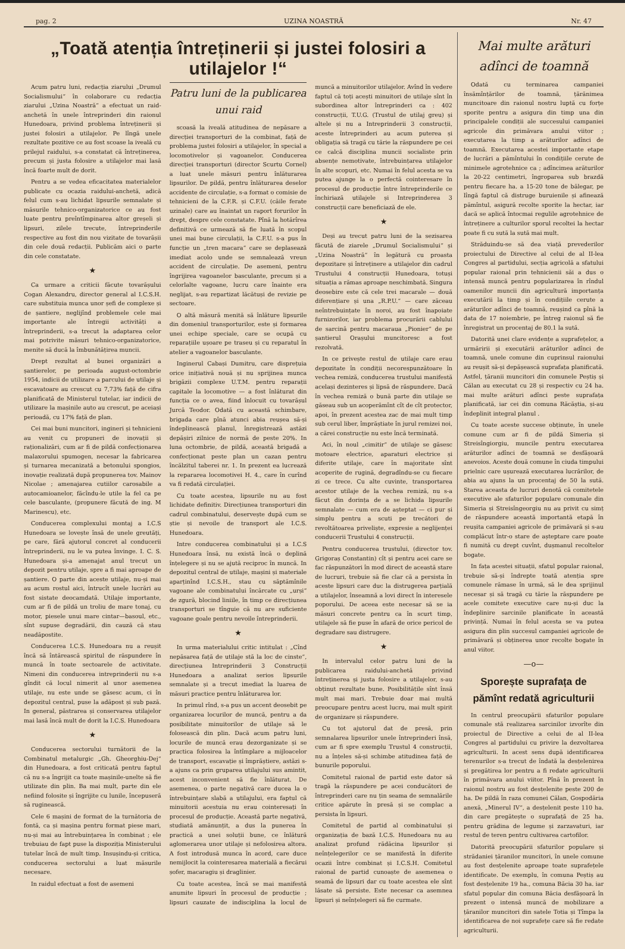pag. 2 UZINA NOASTRĂ Nr. 47
„Toată atenția întreținerii și justei folosiri a utilajelor !“
Acum patru luni, redacția ziarului „Drumul Socialismului“ în colaborare cu redacția ziarului „Uzina Noastră“ a efectuat un raid-anchetă în unele întreprinderi din raionul Hunedoara, privind problema întreținerii și justei folosiri a utilajelor. Pe lîngă unele rezultate pozitive ce au fost scoase la iveală cu prilejul raidului, s-a constatat că întreținerea, precum și justa folosire a utilajelor mai lasă încă foarte mult de dorit.
Pentru a se vedea eficacitatea materialelor publicate cu ocazia raidului-anchetă, adică felul cum s-au lichidat lipsurile semnalate și măsurile tehnico-organizatorice ce au fost luate pentru preîntîmpinarea altor greșeli și lipsuri, zilele trecute, întreprinderile respective au fost din nou vizitate de tovarășii din cele două redacții. Publicăm aici o parte din cele constatate.
★
Ca urmare a criticii făcute tovarășului Cogan Alexandru, director general al I.C.S.H. care substituia munca unor șefi de complexe și de șantiere, neglijînd problemele cele mai importante ale întregii activități a întreprinderii, s-a trecut la adaptarea celor mai potrivite măsuri tehnico-organizatorice, menite să ducă la îmbunătățirea muncii.
Drept rezultat al bunei organizări a șantierelor, pe perioada august-octombrie 1954, indicii de utilizare a parcului de utilaje și escavatoare au crescut cu 7,73% față de cifra planificată de Ministerul tutelar, iar indicii de utilizare la mașinile auto au crescut, pe aceiași perioadă, cu 17% față de plan.
Cei mai buni muncitori, ingineri și tehnicieni au venit cu propuneri de inovații și raționalizări, cum ar fi de pildă confecționarea malaxorului spumogen, necesar la fabricarea și turnarea mecanizată a betonului spongios, inovație realizată după propunerea tov. Mainov Nicolae ; amenajarea cutiilor carosabile a autocamioanelor, făcîndu-le utile la fel ca pe cele basculante, (propunere făcută de ing. M Marinescu), etc.
Conducerea complexului montaj a I.C.S Hunedoara se lovește însă de unele greutăți, pe care, fără ajutorul concret al conducerii întreprinderii, nu le va putea învinge. I. C. S. Hunedoara și-a amenajat anul trecut un depozit pentru utilaje, spre a fi mai aproape de șantiere. O parte din aceste utilaje, nu-și mai au acum rostul aici, întrucît unele lucrări au fost sistate deocamdată. Utilaje importante, cum ar fi de pildă un troliu de mare tonaj, cu motor, piesele unui mare cintar—basoul, etc., sînt supuse degradării, din cauză că stau neadăpostite.
Conducerea I.C.S. Hunedoara nu a reușit încă să întărească spiritul de răspundere în muncă în toate sectoarele de activitate. Nimeni din conducerea intreprinderii nu s-a gîndit că locul nimerit al unor asemenea utilaje, nu este unde se găsesc acum, ci în depozitul central, puse la adăpost și sub pază. In general, păstrarea și conservarea utilajelor mai lasă încă mult de dorit la I.C.S. Hunedoara
★
Conducerea sectorului turnătorii de la Combinatul metalurgic „Gh. Gheorghiu-Dej“ din Hunedoara, a fost criticată pentru faptul că nu s-a îngrijit ca toate mașinile-unelte să fie utilizate din plin. Ba mai mult, parte din ele nefiind folosite și îngrijite cu lunile, începuseră să ruginească.
Cele 6 mașini de format de la turnătoria de fontă, ca și mașina pentru format piese mari, nu-și mai au întrebuințarea în combinat ; ele trebuiau de fapt puse la dispoziția Ministerului tutelar încă de mult timp. Insușindu-și critica, conducerea sectorului a luat măsurile necesare.
In raidul efectuat a fost de asemeni
Patru luni de la publicarea unui raid
scoasă la iveală atitudinea de nepăsare a direcției transporturi de la combinat, față de problema justei folosiri a utilajelor, în special a locomotivelor și vagoanelor. Conducerea direcției transporturi (director Scurtu Cornel) a luat unele măsuri pentru înlăturarea lipsurilor. De pildă, pentru înlăturarea deselor accidente de circulație, s-a format o comisie de tehnicieni de la C.F.R. și C.F.U. (căile ferate uzinale) care au înaintat un raport forurilor în drept, despre cele constatate. Pînă la hotărîrea definitivă ce urmează să fie luată în scopul unei mai bune circulații, la C.F.U. s-a pus în funcție un „tren macara“ care se deplasează imediat acolo unde se semnalează vreun accident de circulație. De asemeni, pentru îngrijirea vagoanelor basculante, precum și a celorlalte vagoane, lucru care înainte era neglijat, s-au repartizat lăcătuși de revizie pe sectoare.
O altă măsură menită să înlăture lipsurile din domeniul transporturilor, este și formarea unei echipe speciale, care se ocupă cu reparațiile ușoare pe traseu și cu reparatul în atelier a vagoanelor basculante.
Inginerul Cabași Dumitru, care disprețuia orice inițiativă nouă și nu sprijinea munca brigăzii complexe U.T.M. pentru reparații capitale la locomotive — a fost înlăturat din funcția ce o avea, fiind înlocuit cu tovarășul Jurcă Teodor. Odată cu această schimbare, brigada care pînă atunci abia reușea să-și îndeplinească planul, înregistrează astăzi depășiri zilnice de normă de peste 20%. In luna octombrie, de pildă, această brigadă a confecționat peste plan un cazan pentru încălzitul taberei nr. 1. In prezent ea lucrează la repararea locomotivei H. 4., care în curînd va fi redată circulației.
Cu toate acestea, lipsurile nu au fost lichidate definitiv. Direcțiunea transporturi din cadrul combinatului, deservește după cum se știe și nevoile de transport ale I.C.S. Hunedoara.
Intre conducerea combinatului și a I.C.S Hunedoara însă, nu există încă o deplină înțelegere și nu se ajută reciproc în muncă. In depozitul central de utilaje, mașini și materiale aparținînd I.C.S.H., stau cu săptămînile vagoane ale combinatului încărcate cu „urși“ de zgură, blocind liniile, în timp ce direcțiunea transporturi se tînguie că nu are suficiente vagoane goale pentru nevoile întreprinderii.
★
In urma materialului critic intitulat : „Cînd nepăsarea față de utilaje stă la loc de cinste“, direcțiunea Intreprinderii 3 Construcții Hunedoara a analizat serios lipsurile semnalate și a trecut imediat la luarea de măsuri practice pentru înlăturarea lor.
In primul rînd, s-a pus un accent deosebit pe organizarea locurilor de muncă, pentru a da posibilitate minuitorilor de utilaje să le folosească din plin. Dacă acum patru luni, locurile de muncă erau dezorganizate și se practica folosirea la întîmplare a mijloacelor de transport, escavație și împrăștiere, astăzi s-a ajuns ca prin gruparea utilajului sus amintit, acest inconvenient să fie înlăturat. De asemenea, o parte negativă care ducea la o întrebuințare slabă a utilajului, era faptul că minuitorii acestuia nu erau cointeresați în procesul de producție. Această parte negativă, studiată amănunțit, a dus la punerea în practică a unei soluții bune, ce înlătură aglomerarea unor utilaje și nefolosirea altora. A fost introdusă munca în acord, care duce nemijlocit la cointeresarea materială a fiecărui șofer, macaragiu și draglinier.
Cu toate acestea, încă se mai manifestă anumite lipsuri în procesul de producție ; lipsuri cauzate de indisciplina la locul de muncă a minuitorilor utilajelor. Avînd în vedere faptul că toți acești minuitori de utilaje sînt în subordinea altor întreprinderi ca : 402 construcții, T.U.G. (Trustul de utilaj greu) și altele și nu a Intreprinderii 3 construcții, aceste întreprinderi au acum puterea și obligația să tragă cu tărie la răspundere pe cei ce calcă disciplina muncii socialiste prin absențe nemotivate, întrebuințarea utilajelor în alte scopuri, etc. Numai în felul acesta se va putea ajunge la o perfectă cointeresare în procesul de producție între întreprinderile ce închiriază utilajele și Intreprinderea 3 construcții care beneficiază de ele.
★
Deși au trecut patru luni de la sezisarea făcută de ziarele „Drumul Socialismului“ și „Uzina Noastră“ în legătură cu proasta depozitare și întreținere a utilajelor din cadrul Trustului 4 construcții Hunedoara, totuși situația a rămas aproape neschimbată. Singura deosebire este că cele trei macarale — două diferențiare și una „R.P.U.“ — care zăceau neîntrebuințate în noroi, au fost înapoiate furnizorilor, iar problema procurării cablului de sarcină pentru macaraua „Pionier“ de pe șantierul Orașului muncitoresc a fost rezolvată.
In ce privește restul de utilaje care erau depozitate în condiții necorespunzătoare în vechea remiză, conducerea trustului manifestă același dezinteres și lipsă de răspundere. Dacă în vechea remiză o bună parte din utilaje se găseau sub un acoperămînt cît de cît protector, apoi, în prezent acestea zac de mai mult timp sub cerul liber, împrăștiate în jurul remizei noi, a cărei construcție nu este încă terminată.
Aci, în noul „cimitir“ de utilaje se găsesc motoare electrice, aparaturi electrice și diferite utilaje, care în majoritate sînt acoperite de rugină, degradîndu-se cu fiecare zi ce trece. Cu alte cuvinte, transportarea acestor utilaje de la vechea remiză, nu s-a făcut din dorința de a se lichida lipsurile semnalate — cum era de așteptat — ci pur și simplu pentru a scuti pe trecători de revoltătoarea priveliște, expresie a neglijenței conducerii Trustului 4 construcții.
Pentru conducerea trustului, (director tov. Grigoraș Constantin) cît și pentru acei care se fac răspunzători în mod direct de această stare de lucruri, trebuie să fie clar că a persista în aceste lipsuri care duc la distrugerea parțială a utilajelor, înseamnă a lovi direct în interesele poporului. De aceea este necesar să se ia măsuri concrete pentru ca în scurt timp, utilajele să fie puse în afară de orice pericol de degradare sau distrugere.
★
In intervalul celor patru luni de la publicarea raidului-anchetă privind întreținerea și justa folosire a utilajelor, s-au obținut rezultate bune. Posibilitățile sînt însă mult mai mari. Trebuie doar mai multă preocupare pentru acest lucru, mai mult spirit de organizare și răspundere.
Cu tot ajutorul dat de presă, prin semnalarea lipsurilor unele întreprinderi însă, cum ar fi spre exemplu Trustul 4 construcții, nu a înțeles să-și schimbe atitudinea față de bunurile poporului.
Comitetul raional de partid este dator să tragă la răspundere pe acei conducători de întreprinderi care nu țin seama de semnalările critice apărute în presă și se complac a persista în lipsuri.
Comitetul de partid al combinatului și organizația de bază I.C.S. Hunedoara nu au analizat profund rădăcina lipsurilor și neînțelegerilor ce se manifestă în diferite ocazii între combinat și I.C.S.H. Comitetul raional de partid cunoaște de asemenea o seamă de lipsuri dar cu toate acestea ele sînt lăsate să persiste. Este necesar ca asemnea lipsuri și neînțelegeri să fie curmate.
Mai multe arături adînci de toamnă
Odată cu terminarea campaniei însămînțărilor de toamnă, țărănimea muncitoare din raionul nostru luptă cu forțe sporite pentru a asigura din timp una din principalele condiții ale succesului campaniei agricole din primăvara anului viitor ; executarea la timp a arăturilor adînci de toamnă. Executarea acestei importante etape de lucrări a pămîntului în condițiile cerute de minimele agrotehnice ca ; adîncimea arăturilor la 20-22 centimetri, îngroparea sub brazdă pentru fiecare ha. a 15-20 tone de bălegar, pe lîngă faptul că distruge buruienile și afinează pămîntul, asigură recolte sporite la hectar, iar dacă se aplică întocmai regulile agrotehnice de întreținere a culturilor sporul recoltei la hectar poate fi cu sută la sută mai mult.
Străduindu-se să dea viață prevederilor proiectului de Directive al celui de al II-lea Congres al partidului, secția agricolă a sfatului popular raional prin tehnicienii săi a dus o intensă muncă pentru popularizarea în rîndul oamenilor muncii din agricultură importanța executării la timp și în condițiile cerute a arăturilor adînci de toamnă, reușind ca pînă la data de 17 noiembrie, pe întreg raionul să fie înregistrat un procentaj de 80.1 la sută.
Datorită unei clare evidențe a suprafețelor, a urmăririi și executării arăturilor adînci de toamnă, unele comune din cuprinsul raionului au reușit să-și depășească suprafața planificată. Astfel, țăranii muncitori din comunele Peștiș și Călan au executat cu 28 și respectiv cu 24 ha. mai multe arături adînci peste suprafața planificată, iar cei din comuna Răcăștia, și-au îndeplinit integral planul .
Cu toate aceste succese obținute, în unele comune cum ar fi de pildă Simeria și Streisîngiorgiu, muncile pentru executarea arăturilor adînci de toamnă se desfășoară anevoios. Aceste două comune în ciuda timpului prielnic care ușurează executarea lucrărilor, de abia au ajuns la un procentaj de 50 la sută. Starea aceasta de lucruri denotă că comitetele executive ale sfaturilor populare comunale din Simeria și Streisîngeorgiu nu au privit cu simț de răspundere această importantă etapă în reușita campaniei agricole de primăvară și s-au complăcut într-o stare de așteptare care poate fi numită cu drept cuvînt, dușmanul recoltelor bogate.
In fața acestei situații, sfatul popular raional, trebuie să-și îndrepte toată atenția spre comunele rămase în urmă, să le dea sprijinul necesar și să tragă cu tărie la răspundere pe acele comitete executive care nu-și duc la îndeplinire sarcinile planificate în această privință. Numai în felul acesta se va putea asigura din plin succesul campaniei agricole de primăvară și obținerea unor recolte bogate în anul viitor.
—o—
Sporește suprafața de pămînt redată agriculturii
In centrul preocupării sfaturilor populare comunale stă realizarea sarcinilor izvorîte din proiectul de Directive a celui de al II-lea Congres al partidului cu privire la dezvoltarea agriculturii. In acest sens după identificarea terenurilor s-a trecut de îndată la desțelenirea și pregătirea lor pentru a fi redate agriculturii în primăvara anului viitor. Pînă în prezent în raionul nostru au fost desțelenite peste 200 de ha. De pildă în raza comunei Călan, Gospodăria anexă, „Minerul IV“, a desțelenit peste 110 ha. din care pregătește o suprafață de 25 ha. pentru grădina de legume și zarzavaturi, iar restul de teren pentru cultivarea cartofilor.
Datorită preocupării sfaturilor populare și strădaniei țăranilor muncitori, în unele comune au fost desțelenite aproape toate suprafețele identificate. De exemplu, în comuna Peștiș au fost desțelenite 19 ha., comuna Băcia 30 ha. iar sfatul popular din comuna Băcia desfășoară în prezent o intensă muncă de mobilizare a țăranilor muncitori din satele Totia și Tîmpa la identificarea de noi suprafețe care să fie redate agriculturii.